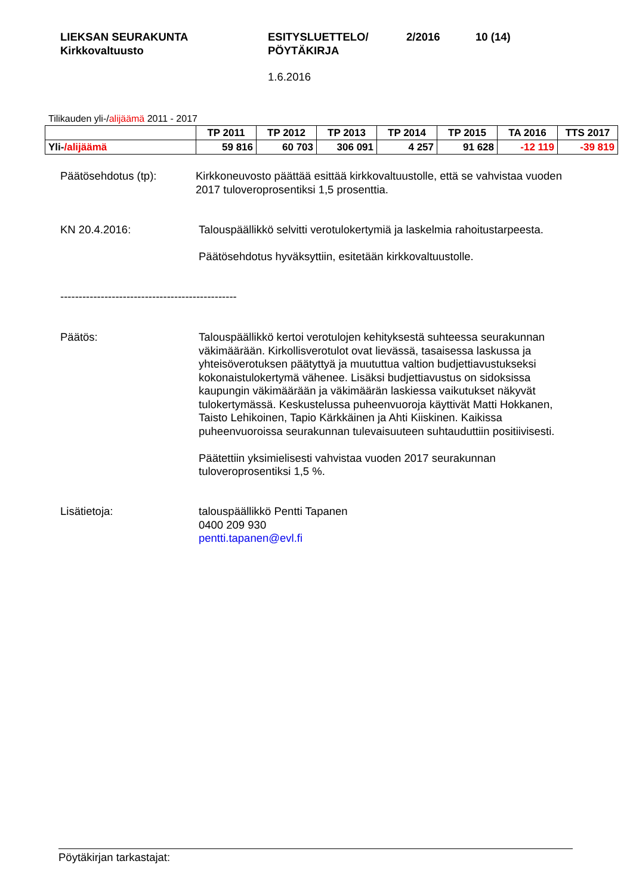LIEKSAN SEURAKUNTA
Kirkkovaltuusto
ESITYSLUETTELO/
PÖYTÄKIRJA
2/2016 10 (14)
1.6.2016
Tilikauden yli-/alijäämä 2011 - 2017
| | TP 2011 | TP 2012 | TP 2013 | TP 2014 | TP 2015 | TA 2016 | TTS 2017 |
| --- | --- | --- | --- | --- | --- | --- | --- |
| Yli- /alijäämä | 59 816 | 60 703 | 306 091 | 4 257 | 91 628 | -12 119 | -39 819 |
Päätösehdotus (tp): Kirkkoneuvosto päättää esittää kirkkovaltuustolle, että se vahvistaa vuoden 2017 tuloveroprosentiksi 1,5 prosenttia.
KN 20.4.2016: Talouspäällikkö selvitti verotulokertymiä ja laskelmia rahoitustarpeesta.
Päätösehdotus hyväksyttiin, esitetään kirkkovaltuustolle.
------------------------------------------------
Päätös: Talouspäällikkö kertoi verotulojen kehityksestä suhteessa seurakunnan väkimäärään. Kirkollisverotulot ovat lievässä, tasaisessa laskussa ja yhteisöverotuksen päätyttyä ja muututtua valtion budjettiavustukseksi kokonaistulokertymä vähenee. Lisäksi budjettiavustus on sidoksissa kaupungin väkimäärään ja väkimäärän laskiessa vaikutukset näkyvät tulokertymässä. Keskustelussa puheenvuoroja käyttivät Matti Hokkanen, Taisto Lehikoinen, Tapio Kärkkäinen ja Ahti Kiiskinen. Kaikissa puheenvuoroissa seurakunnan tulevaisuuteen suhtauduttiin positiivisesti.
Päätettiin yksimielisesti vahvistaa vuoden 2017 seurakunnan tuloveroprosentiksi 1,5 %.
Lisätietoja: talouspäällikkö Pentti Tapanen
0400 209 930
pentti.tapanen@evl.fi
Pöytäkirjan tarkastajat: